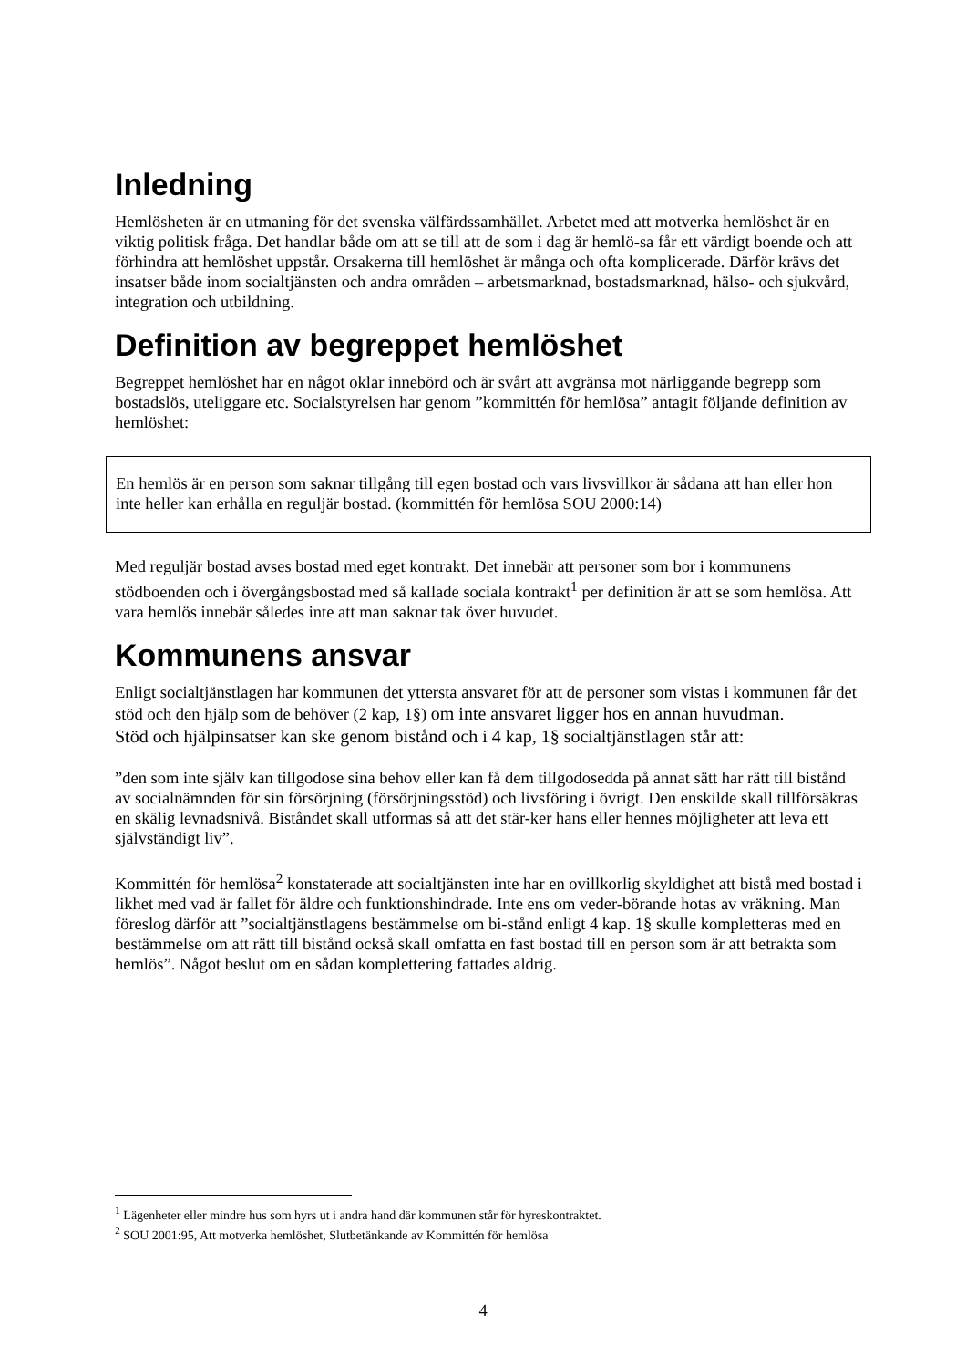Inledning
Hemlösheten är en utmaning för det svenska välfärdssamhället. Arbetet med att motverka hemlöshet är en viktig politisk fråga. Det handlar både om att se till att de som i dag är hemlö-sa får ett värdigt boende och att förhindra att hemlöshet uppstår. Orsakerna till hemlöshet är många och ofta komplicerade. Därför krävs det insatser både inom socialtjänsten och andra områden – arbetsmarknad, bostadsmarknad, hälso- och sjukvård, integration och utbildning.
Definition av begreppet hemlöshet
Begreppet hemlöshet har en något oklar innebörd och är svårt att avgränsa mot närliggande begrepp som bostadslös, uteliggare etc. Socialstyrelsen har genom ”kommittén för hemlösa” antagit följande definition av hemlöshet:
En hemlös är en person som saknar tillgång till egen bostad och vars livsvillkor är sådana att han eller hon inte heller kan erhålla en reguljär bostad. (kommittén för hemlösa SOU 2000:14)
Med reguljär bostad avses bostad med eget kontrakt. Det innebär att personer som bor i kommunens stödboenden och i övergångsbostad med så kallade sociala kontrakt<sup>1</sup> per definition är att se som hemlösa. Att vara hemlös innebär således inte att man saknar tak över huvudet.
Kommunens ansvar
Enligt socialtjänstlagen har kommunen det yttersta ansvaret för att de personer som vistas i kommunen får det stöd och den hjälp som de behöver (2 kap, 1§) om inte ansvaret ligger hos en annan huvudman.
Stöd och hjälpinsatser kan ske genom bistånd och i 4 kap, 1§ socialtjänstlagen står att:
”den som inte själv kan tillgodose sina behov eller kan få dem tillgodosedda på annat sätt har rätt till bistånd av socialnämnden för sin försörjning (försörjningsstöd) och livsföring i övrigt. Den enskilde skall tillförsäkras en skälig levnadsnivå. Biståndet skall utformas så att det stär-ker hans eller hennes möjligheter att leva ett självständigt liv”.
Kommittén för hemlösa<sup>2</sup> konstaterade att socialtjänsten inte har en ovillkorlig skyldighet att bistå med bostad i likhet med vad är fallet för äldre och funktionshindrade. Inte ens om veder-börande hotas av vräkning. Man föreslog därför att ”socialtjänstlagens bestämmelse om bi-stånd enligt 4 kap. 1§ skulle kompletteras med en bestämmelse om att rätt till bistånd också skall omfatta en fast bostad till en person som är att betrakta som hemlös”. Något beslut om en sådan komplettering fattades aldrig.
<sup>1</sup> Lägenheter eller mindre hus som hyrs ut i andra hand där kommunen står för hyreskontraktet.
<sup>2</sup> SOU 2001:95, Att motverka hemlöshet, Slutbetänkande av Kommittén för hemlösa
4